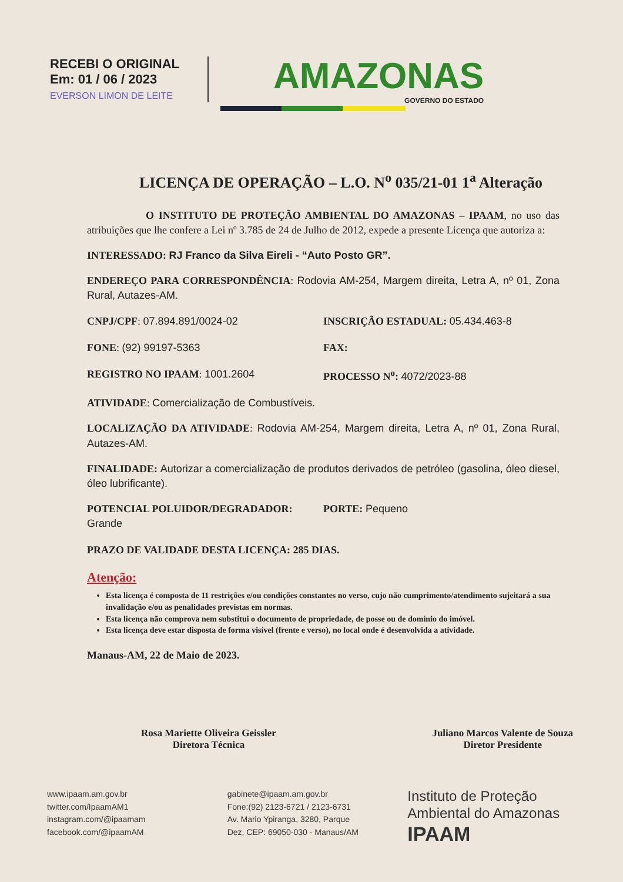RECEBI O ORIGINAL
Em: 01 / 06 / 2023
EVERSON LIMON DE LEITE
AMAZONAS
GOVERNO DO ESTADO
LICENÇA DE OPERAÇÃO – L.O. N<sup>o</sup> 035/21-01 1<sup>a</sup> Alteração
O INSTITUTO DE PROTEÇÃO AMBIENTAL DO AMAZONAS – IPAAM, no uso das atribuições que lhe confere a Lei nº 3.785 de 24 de Julho de 2012, expede a presente Licença que autoriza a:
INTERESSADO: RJ Franco da Silva Eireli - “Auto Posto GR”.
ENDEREÇO PARA CORRESPONDÊNCIA: Rodovia AM-254, Margem direita, Letra A, nº 01, Zona Rural, Autazes-AM.
CNPJ/CPF: 07.894.891/0024-02 INSCRIÇÃO ESTADUAL: 05.434.463-8
FONE: (92) 99197-5363 FAX:
REGISTRO NO IPAAM: 1001.2604 PROCESSO N<sup>o</sup>: 4072/2023-88
ATIVIDADE: Comercialização de Combustíveis.
LOCALIZAÇÃO DA ATIVIDADE: Rodovia AM-254, Margem direita, Letra A, nº 01, Zona Rural, Autazes-AM.
FINALIDADE: Autorizar a comercialização de produtos derivados de petróleo (gasolina, óleo diesel, óleo lubrificante).
POTENCIAL POLUIDOR/DEGRADADOR: Grande
PORTE: Pequeno
PRAZO DE VALIDADE DESTA LICENÇA: 285 DIAS.
Atenção:
Esta licença é composta de 11 restrições e/ou condições constantes no verso, cujo não cumprimento/atendimento sujeitará a sua invalidação e/ou as penalidades previstas em normas.
Esta licença não comprova nem substitui o documento de propriedade, de posse ou de domínio do imóvel.
Esta licença deve estar disposta de forma visível (frente e verso), no local onde é desenvolvida a atividade.
Manaus-AM, 22 de Maio de 2023.
Rosa Mariette Oliveira Geissler
Diretora Técnica
Juliano Marcos Valente de Souza
Diretor Presidente
www.ipaam.am.gov.br
twitter.com/IpaamAM1
instagram.com/@ipaamam
facebook.com/@ipaamAM
gabinete@ipaam.am.gov.br
Fone:(92) 2123-6721 / 2123-6731
Av. Mario Ypiranga, 3280, Parque
Dez, CEP: 69050-030 - Manaus/AM
Instituto de Proteção
Ambiental do Amazonas
IPAAM